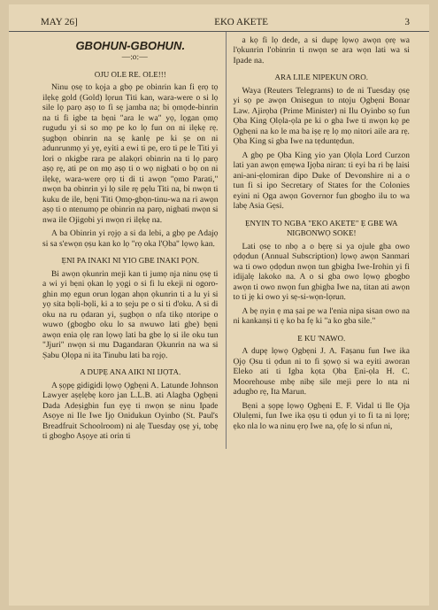MAY 26] EKO AKETE 3
GBOHUN-GBOHUN.
—:o:—
OJU OLE RE. OLE!!!
Ninu ọsẹ to kọja a gbọ pe obinrin kan fi ẹrọ tọ ilẹkẹ gold (Gold) lọrun Titi kan, wara-were o si lọ sile lọ parọ aṣọ to fi sẹ jamba na; bi ọmọde-binrin na ti fi igbe ta bẹni "ara le wa" yọ, lọgan ọmọ rugudu yi si so mọ pe ko lọ fun on ni ilẹkẹ rẹ. ṣugbọn obinrin na sẹ kanlẹ pe ki ṣe on ni adunrunmọ yi yẹ, eyiti a ewi ti pe, ero ti pe le Titi yi lori o nkigbe rara pe alakọri obinrin na ti lọ parọ aṣọ rẹ, ati pe on mọ aṣọ ti o wọ nigbati o bọ on ni ilẹkẹ, wara-were ọrọ ti di ti awọn "ọmo Parati," nwọn ba obinrin yi lọ sile rẹ pẹlu Titi na, bi nwọn ti kuku de ile, bẹni Titi Ọmọ-gbọn-tinu-wa na ri awọn aṣọ ti o ntenumọ pe obinrin na parọ, nigbati nwọn si nwa ile Ojigobi yi nwọn ri ilẹkẹ na.
A ba Obinrin yi rọjọ a si da lebi, a gbọ pe Adajọ si sa s'ewọn ọṣu kan ko lọ "rọ oka l'Ọba" lọwọ kan.
ẸNI PA INAKI NI YIO GBE INAKI PỌN.
Bi awọn ọkunrin meji kan ti jumọ nja ninu ọsẹ ti a wi yi bẹni ọkan lọ yọgi o si fi lu ekeji ni ogoro-ghin mọ egun orun lọgan ahọn ọkunrin ti a lu yi si yọ sita bọli-bọli, ki a to ṣeju pe o si ti d'oku. A si di oku na ru ọdaran yi, ṣugbọn o nfa tikọ ntoripe o wuwo (gbogbo oku lo sa nwuwo lati gbe) bẹni awọn enia ọlẹ ran lọwọ lati ba gbe lọ si ile oku tun "Jjuri" nwọn si mu Dagandaran Ọkunrin na wa si Ṣabu Ọlọpa ni ita Tinubu lati ba rọjọ.
A DUPẸ ANA AIKI NI IJỌTA.
A ṣọpẹ gidigidi lọwọ Ọgbẹni A. Latunde Johnson Lawyer aṣẹlẹbẹ koro jan L.L.B. ati Alagba Ọgbẹni Dada Adeṣigbin fun ẹyẹ ti nwọn ṣe ninu Ipade Asọye ni Ile Iwe Ijọ Onidukun Oyinbo (St. Paul's Breadfruit Schoolroom) ni alẹ Tuesday ọsẹ yi, tobẹ ti gbogbo Aṣọye ati orin ti
a kọ fi lọ dede, a si dupẹ lọwọ awọn ọrẹ wa l'ọkunrin l'obinrin ti nwọn se ara wọn lati wa si Ipade na.
ARA LILE NIPEKUN ORO.
Waya (Reuters Telegrams) to de ni Tuesday ọsẹ yi sọ pe awọn Onisegun to ntọju Ọgbẹni Bonar Law. Ajirọba (Prime Minister) ni Ilu Oyinbo sọ fun Ọba King Ọlọla-ọla pe ki o gba Iwe ti nwọn kọ pe Ọgbẹni na ko le ma ba iṣẹ rẹ lọ mọ nitori aile ara rẹ. Ọba King si gba Iwe na tẹduntẹdun.
A gbọ pe Ọba King yio yan Ọlọla Lord Curzon lati yan awọn ẹmẹwa Ijọba niran: ti eyi ba ri bẹ laisi ani-ani-ẹlomiran dipo Duke of Devonshire ni a o tun fi si ipo Secretary of States for the Colonies eyini ni Ọga awọn Governor fun gbogbo ilu to wa labẹ Asia Gẹsi.
ẸNYIN TO NGBA "EKO AKETE" Ẹ GBE WA NIGBONWỌ SOKE!
Lati ọsẹ to nbọ a o bẹrẹ si ya ojule gba owo ọdọdun (Annual Subscription) lọwọ awọn Sanmari wa ti owo ọdọdun nwọn tun gbigba Iwe-Irohin yi fi idijalẹ lakoko na. A o si gba owo lọwọ gbogbo awọn ti owo nwọn fun gbigba Iwe na, titan ati awọn to ti jẹ ki owo yi sẹ-si-wọn-lọrun.
A bẹ nyin ẹ ma ṣai pe wa l'enia nipa sisan owo na ni kankanṣi ti ẹ ko ba fẹ ki "a ko gba sile."
E KU 'NAWO.
A dupẹ lọwọ Ọgbẹni J. A. Faṣanu fun Iwe ika Ọjọ Ọsu ti ọdun ni to fi ṣọwọ si wa eyiti aworan Eleko ati ti Igba kọta Ọba Ẹni-ọla H. C. Moorehouse mbẹ nibẹ sile mejì pere lo nta ni adugbo rẹ, Ita Marun.
Bẹni a ṣọpẹ lọwọ Ọgbẹni E. F. Vidal ti Ile Ọja Olulẹmi, fun Iwe ika ọṣu ti ọdun yi to fi ta ni lọrẹ; ẹko nla lo wa ninu ẹrọ Iwe na, ọfẹ lo si nfun ni,